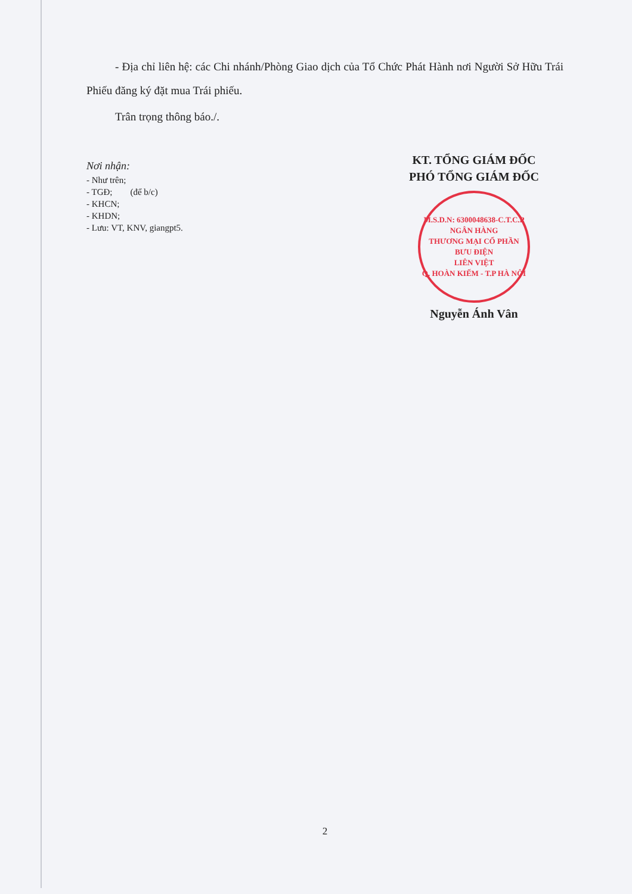- Địa chỉ liên hệ: các Chi nhánh/Phòng Giao dịch của Tổ Chức Phát Hành nơi Người Sở Hữu Trái Phiếu đăng ký đặt mua Trái phiếu.
Trân trọng thông báo./.
Nơi nhận:
- Như trên;
- TGĐ; (để b/c)
- KHCN;
- KHDN;
- Lưu: VT, KNV, giangpt5.
KT. TỔNG GIÁM ĐỐC
PHÓ TỔNG GIÁM ĐỐC
M.S.D.N: 6300048638-C.T.C.P
NGÂN HÀNG
THƯƠNG MẠI CỔ PHẦN
BƯU ĐIỆN
LIÊN VIỆT
Q. HOÀN KIẾM - T.P HÀ NỘI
Nguyễn Ánh Vân
2